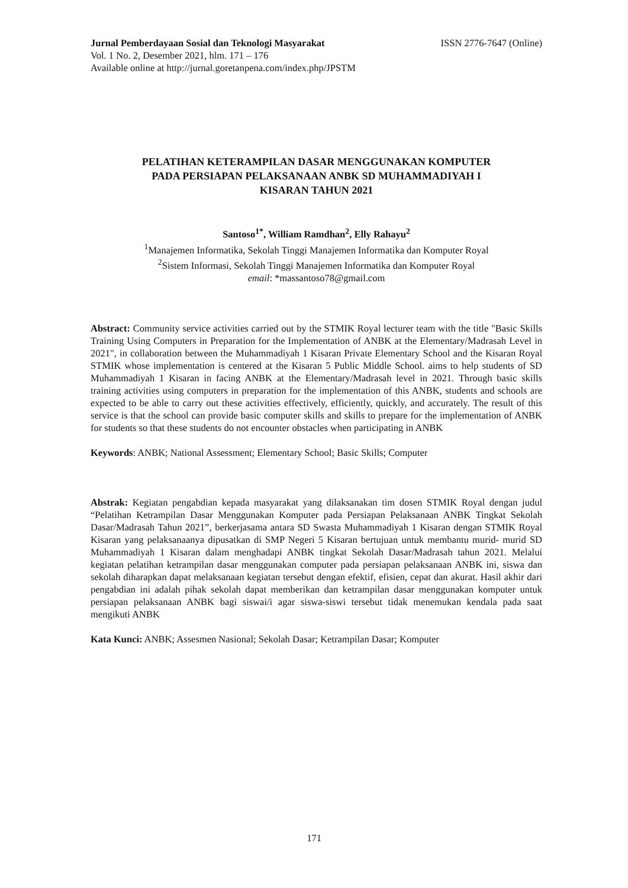Jurnal Pemberdayaan Sosial dan Teknologi Masyarakat ISSN 2776-7647 (Online)
Vol. 1 No. 2, Desember 2021, hlm. 171 – 176
Available online at http://jurnal.goretanpena.com/index.php/JPSTM
PELATIHAN KETERAMPILAN DASAR MENGGUNAKAN KOMPUTER
PADA PERSIAPAN PELAKSANAAN ANBK SD MUHAMMADIYAH I
KISARAN TAHUN 2021
Santoso<sup>1*</sup>, William Ramdhan<sup>2</sup>, Elly Rahayu<sup>2</sup>
<sup>1</sup> Manajemen Informatika, Sekolah Tinggi Manajemen Informatika dan Komputer Royal
<sup>2</sup> Sistem Informasi, Sekolah Tinggi Manajemen Informatika dan Komputer Royal
email: *massantoso78@gmail.com
Abstract: Community service activities carried out by the STMIK Royal lecturer team with the title "Basic Skills Training Using Computers in Preparation for the Implementation of ANBK at the Elementary/Madrasah Level in 2021", in collaboration between the Muhammadiyah 1 Kisaran Private Elementary School and the Kisaran Royal STMIK whose implementation is centered at the Kisaran 5 Public Middle School. aims to help students of SD Muhammadiyah 1 Kisaran in facing ANBK at the Elementary/Madrasah level in 2021. Through basic skills training activities using computers in preparation for the implementation of this ANBK, students and schools are expected to be able to carry out these activities effectively, efficiently, quickly, and accurately. The result of this service is that the school can provide basic computer skills and skills to prepare for the implementation of ANBK for students so that these students do not encounter obstacles when participating in ANBK
Keywords: ANBK; National Assessment; Elementary School; Basic Skills; Computer
Abstrak: Kegiatan pengabdian kepada masyarakat yang dilaksanakan tim dosen STMIK Royal dengan judul “Pelatihan Ketrampilan Dasar Menggunakan Komputer pada Persiapan Pelaksanaan ANBK Tingkat Sekolah Dasar/Madrasah Tahun 2021”, berkerjasama antara SD Swasta Muhammadiyah 1 Kisaran dengan STMIK Royal Kisaran yang pelaksanaanya dipusatkan di SMP Negeri 5 Kisaran bertujuan untuk membantu murid- murid SD Muhammadiyah 1 Kisaran dalam menghadapi ANBK tingkat Sekolah Dasar/Madrasah tahun 2021. Melalui kegiatan pelatihan ketrampilan dasar menggunakan computer pada persiapan pelaksanaan ANBK ini, siswa dan sekolah diharapkan dapat melaksanaan kegiatan tersebut dengan efektif, efisien, cepat dan akurat. Hasil akhir dari pengabdian ini adalah pihak sekolah dapat memberikan dan ketrampilan dasar menggunakan komputer untuk persiapan pelaksanaan ANBK bagi siswai/i agar siswa-siswi tersebut tidak menemukan kendala pada saat mengikuti ANBK
Kata Kunci: ANBK; Assesmen Nasional; Sekolah Dasar; Ketrampilan Dasar; Komputer
171